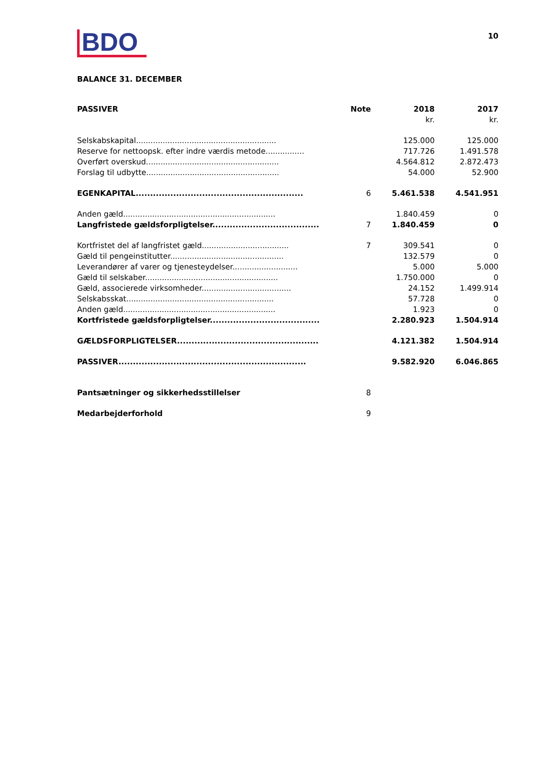10
BDO
BALANCE 31. DECEMBER
| PASSIVER | Note | 2018 | 2017 |
| --- | --- | --- | --- |
| | | kr. | kr. |
| Selskabskapital.......................................................... | | 125.000 | 125.000 |
| Reserve for nettoopsk. efter indre værdis metode................ | | 717.726 | 1.491.578 |
| Overført overskud....................................................... | | 4.564.812 | 2.872.473 |
| Forslag til udbytte....................................................... | | 54.000 | 52.900 |
| EGENKAPITAL.......................................................... | 6 | 5.461.538 | 4.541.951 |
| Anden gæld............................................................... | | 1.840.459 | 0 |
| Langfristede gældsforpligtelser..................................... | 7 | 1.840.459 | 0 |
| Kortfristet del af langfristet gæld.................................... | 7 | 309.541 | 0 |
| Gæld til pengeinstitutter............................................... | | 132.579 | 0 |
| Leverandører af varer og tjenesteydelser........................... | | 5.000 | 5.000 |
| Gæld til selskaber....................................................... | | 1.750.000 | 0 |
| Gæld, associerede virksomheder..................................... | | 24.152 | 1.499.914 |
| Selskabsskat............................................................. | | 57.728 | 0 |
| Anden gæld............................................................... | | 1.923 | 0 |
| Kortfristede gældsforpligtelser...................................... | | 2.280.923 | 1.504.914 |
| GÆLDSFORPLIGTELSER................................................. | | 4.121.382 | 1.504.914 |
| PASSIVER................................................................. | | 9.582.920 | 6.046.865 |
| Pantsætninger og sikkerhedsstillelser | 8 | | |
| Medarbejderforhold | 9 | | |